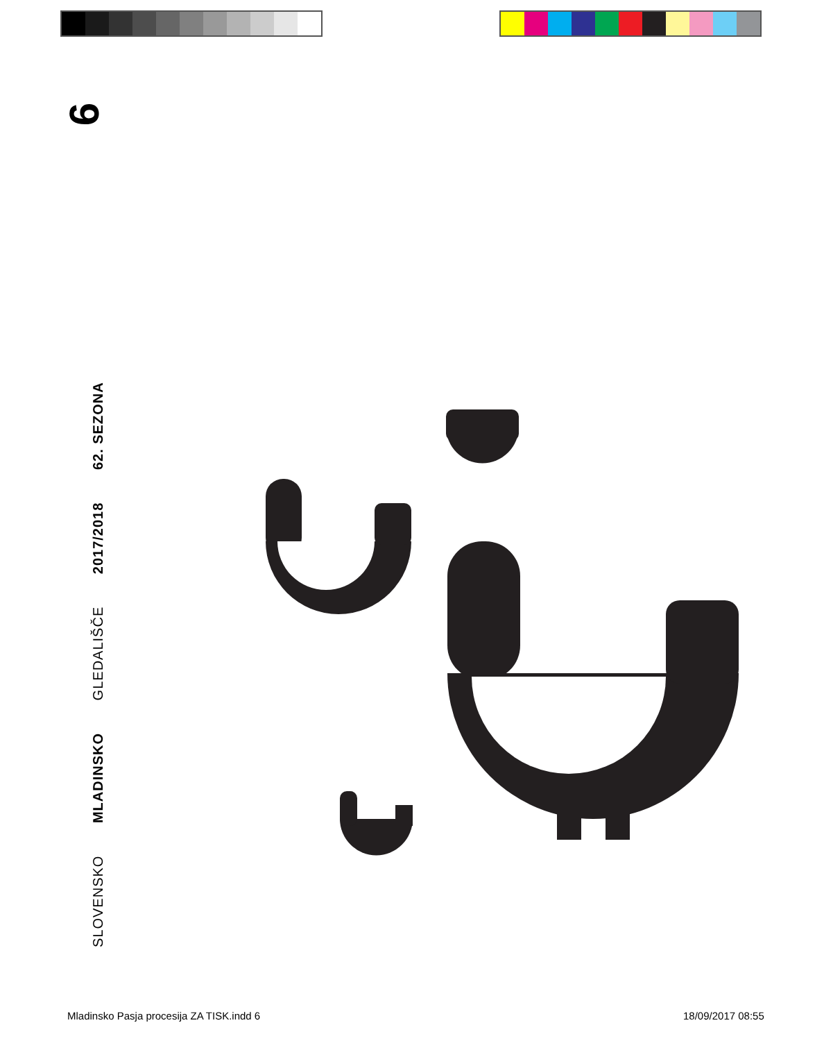6
SLOVENSKO MLADINSKO GLEDALIŠČE 2017/2018 62. SEZONA
Mladinsko Pasja procesija ZA TISK.indd 6
18/09/2017 08:55